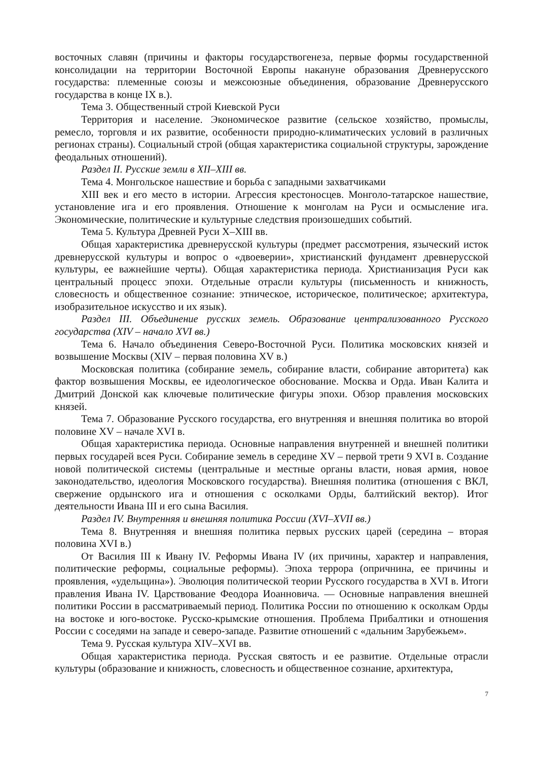восточных славян (причины и факторы государствогенеза, первые формы государственной консолидации на территории Восточной Европы накануне образования Древнерусского государства: племенные союзы и межсоюзные объединения, образование Древнерусского государства в конце IX в.).
Тема 3. Общественный строй Киевской Руси
Территория и население. Экономическое развитие (сельское хозяйство, промыслы, ремесло, торговля и их развитие, особенности природно-климатических условий в различных регионах страны). Социальный строй (общая характеристика социальной структуры, зарождение феодальных отношений).
Раздел II. Русские земли в XII–XIII вв.
Тема 4. Монгольское нашествие и борьба с западными захватчиками
XIII век и его место в истории. Агрессия крестоносцев. Монголо-татарское нашествие, установление ига и его проявления. Отношение к монголам на Руси и осмысление ига. Экономические, политические и культурные следствия произошедших событий.
Тема 5. Культура Древней Руси X–XIII вв.
Общая характеристика древнерусской культуры (предмет рассмотрения, языческий исток древнерусской культуры и вопрос о «двоеверии», христианский фундамент древнерусской культуры, ее важнейшие черты). Общая характеристика периода. Христианизация Руси как центральный процесс эпохи. Отдельные отрасли культуры (письменность и книжность, словесность и общественное сознание: этническое, историческое, политическое; архитектура, изобразительное искусство и их язык).
Раздел III. Объединение русских земель. Образование централизованного Русского государства (XIV – начало XVI вв.)
Тема 6. Начало объединения Северо-Восточной Руси. Политика московских князей и возвышение Москвы (XIV – первая половина XV в.)
Московская политика (собирание земель, собирание власти, собирание авторитета) как фактор возвышения Москвы, ее идеологическое обоснование. Москва и Орда. Иван Калита и Дмитрий Донской как ключевые политические фигуры эпохи. Обзор правления московских князей.
Тема 7. Образование Русского государства, его внутренняя и внешняя политика во второй половине XV – начале XVI в.
Общая характеристика периода. Основные направления внутренней и внешней политики первых государей всея Руси. Собирание земель в середине XV – первой трети 9 XVI в. Создание новой политической системы (центральные и местные органы власти, новая армия, новое законодательство, идеология Московского государства). Внешняя политика (отношения с ВКЛ, свержение ордынского ига и отношения с осколками Орды, балтийский вектор). Итог деятельности Ивана III и его сына Василия.
Раздел IV. Внутренняя и внешняя политика России (XVI–XVII вв.)
Тема 8. Внутренняя и внешняя политика первых русских царей (середина – вторая половина XVI в.)
От Василия III к Ивану IV. Реформы Ивана IV (их причины, характер и направления, политические реформы, социальные реформы). Эпоха террора (опричнина, ее причины и проявления, «удельщина»). Эволюция политической теории Русского государства в XVI в. Итоги правления Ивана IV. Царствование Феодора Иоанновича. — Основные направления внешней политики России в рассматриваемый период. Политика России по отношению к осколкам Орды на востоке и юго-востоке. Русско-крымские отношения. Проблема Прибалтики и отношения России с соседями на западе и северо-западе. Развитие отношений с «дальним Зарубежьем».
Тема 9. Русская культура XIV–XVI вв.
Общая характеристика периода. Русская святость и ее развитие. Отдельные отрасли культуры (образование и книжность, словесность и общественное сознание, архитектура,
7